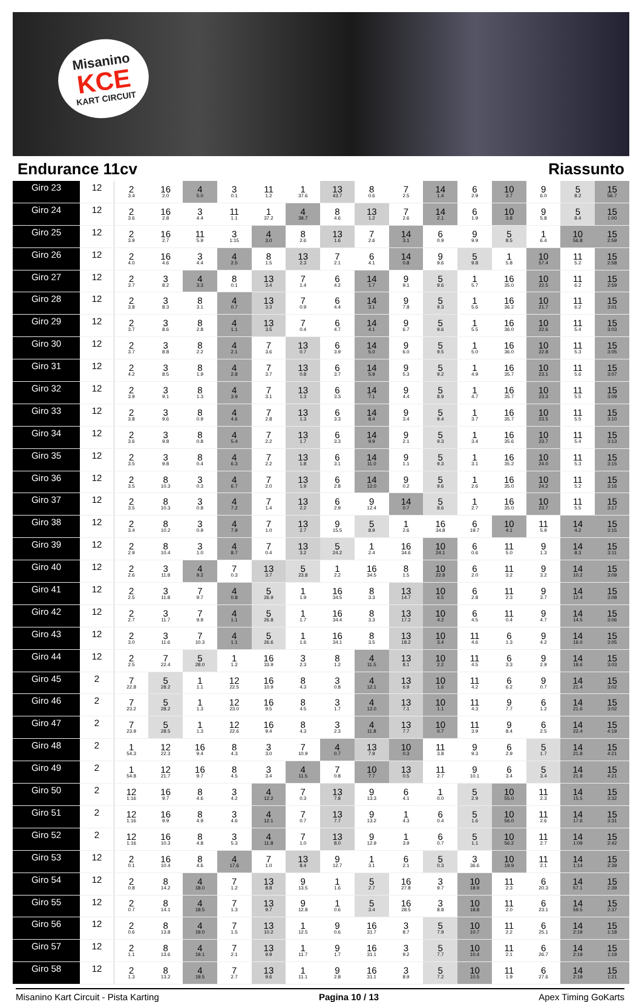Misanino
KCE
KART CIRCUIT
Endurance 11cv Riassunto
| Giro 23 | 12 | 2 3.4 | 16 2.0 | 4 5.0 | 3 0.1 | 11 1.2 | 1 37.6 | 13 43.7 | 8 0.6 | 7 2.5 | 14 1.4 | 6 2.9 | 10 3.7 | 9 6.0 | 5 8.2 | 15 56.7 |
| Giro 24 | 12 | 2 3.6 | 16 2.8 | 3 4.4 | 11 1.1 | 1 37.2 | 4 39.7 | 8 4.6 | 13 1.2 | 7 2.6 | 14 2.1 | 6 1.9 | 10 3.8 | 9 5.8 | 5 8.4 | 15 1:00 |
| Giro 25 | 12 | 2 3.9 | 16 2.7 | 11 5.9 | 3 1:15 | 4 3.0 | 8 2.6 | 13 1.6 | 7 2.6 | 14 3.1 | 6 0.9 | 9 9.9 | 5 8.5 | 1 6.4 | 10 56.8 | 15 2:59 |
| Giro 26 | 12 | 2 4.0 | 16 4.6 | 3 4.4 | 4 2.5 | 8 1.5 | 13 2.3 | 7 2.1 | 6 4.1 | 14 0.8 | 9 9.6 | 5 9.8 | 1 5.8 | 10 57.4 | 11 5.2 | 15 2:58 |
| Giro 27 | 12 | 2 3.7 | 3 8.2 | 4 3.3 | 8 0.1 | 13 3.4 | 7 1.4 | 6 4.2 | 14 1.7 | 9 9.1 | 5 9.6 | 1 5.7 | 16 35.0 | 10 22.5 | 11 6.2 | 15 2:59 |
| Giro 28 | 12 | 2 3.8 | 3 8.3 | 8 3.1 | 4 0.7 | 13 3.3 | 7 0.9 | 6 4.4 | 14 3.1 | 9 7.8 | 5 9.3 | 1 5.6 | 16 36.2 | 10 21.7 | 11 6.2 | 15 3:01 |
| Giro 29 | 12 | 2 3.7 | 3 8.6 | 8 2.8 | 4 1.1 | 13 3.5 | 7 0.4 | 6 4.7 | 14 4.1 | 9 6.7 | 5 9.6 | 1 5.5 | 16 36.0 | 10 22.6 | 11 5.4 | 15 3:03 |
| Giro 30 | 12 | 2 3.7 | 3 8.8 | 8 2.2 | 4 2.1 | 7 3.6 | 13 0.7 | 6 3.9 | 14 5.0 | 9 6.0 | 5 9.5 | 1 5.0 | 16 36.0 | 10 22.8 | 11 5.3 | 15 3:05 |
| Giro 31 | 12 | 2 4.2 | 3 8.5 | 8 1.9 | 4 2.8 | 7 3.7 | 13 0.8 | 6 3.7 | 14 5.9 | 9 5.3 | 5 9.2 | 1 4.9 | 16 35.7 | 10 23.1 | 11 5.6 | 15 3:07 |
| Giro 32 | 12 | 2 3.9 | 3 9.1 | 8 1.3 | 4 3.9 | 7 3.1 | 13 1.3 | 6 3.3 | 14 7.1 | 9 4.4 | 5 8.9 | 1 4.7 | 16 35.7 | 10 23.3 | 11 5.5 | 15 3:09 |
| Giro 33 | 12 | 2 3.8 | 3 9.6 | 8 0.9 | 4 4.6 | 7 2.8 | 13 1.3 | 6 3.3 | 14 8.4 | 9 3.4 | 5 9.4 | 1 3.7 | 16 35.7 | 10 23.5 | 11 5.5 | 15 3:10 |
| Giro 34 | 12 | 2 3.6 | 3 9.8 | 8 0.8 | 4 5.4 | 7 2.2 | 13 1.7 | 6 3.3 | 14 9.9 | 9 2.1 | 5 9.3 | 1 3.4 | 16 35.6 | 10 23.7 | 11 5.4 | 15 3:13 |
| Giro 35 | 12 | 2 3.5 | 3 9.8 | 8 0.4 | 4 6.3 | 7 2.2 | 13 1.8 | 6 3.1 | 14 11.0 | 9 1.1 | 5 9.3 | 1 3.1 | 16 35.2 | 10 24.0 | 11 5.3 | 15 3:15 |
| Giro 36 | 12 | 2 3.5 | 8 10.3 | 3 0.3 | 4 6.7 | 7 2.0 | 13 1.9 | 6 2.8 | 14 12.0 | 9 0.2 | 5 9.6 | 1 2.6 | 16 35.0 | 10 24.2 | 11 5.2 | 15 3:16 |
| Giro 37 | 12 | 2 3.5 | 8 10.3 | 3 0.8 | 4 7.2 | 7 1.4 | 13 2.2 | 6 2.9 | 9 12.4 | 14 0.7 | 5 8.6 | 1 2.7 | 16 35.0 | 10 23.7 | 11 5.5 | 15 3:17 |
| Giro 38 | 12 | 2 3.4 | 8 10.2 | 3 0.9 | 4 7.9 | 7 1.0 | 13 2.7 | 9 15.5 | 5 8.9 | 1 2.6 | 16 34.8 | 6 19.7 | 10 4.1 | 11 5.9 | 14 4.2 | 15 3:15 |
| Giro 39 | 12 | 2 2.9 | 8 10.4 | 3 1.0 | 4 8.7 | 7 0.4 | 13 3.2 | 5 24.2 | 1 2.4 | 16 34.6 | 10 24.1 | 6 0.6 | 11 5.0 | 9 1.3 | 14 8.3 | 15 3:11 |
| Giro 40 | 12 | 2 2.6 | 3 11.8 | 4 9.2 | 7 0.3 | 13 3.7 | 5 23.8 | 1 2.2 | 16 34.5 | 8 1.5 | 10 22.8 | 6 2.0 | 11 3.2 | 9 3.2 | 14 10.2 | 15 3:09 |
| Giro 41 | 12 | 2 2.5 | 3 11.8 | 7 9.7 | 4 0.8 | 5 26.9 | 1 1.9 | 16 34.5 | 8 3.3 | 13 14.7 | 10 6.5 | 6 2.8 | 11 2.3 | 9 3.7 | 14 12.4 | 15 3:08 |
| Giro 42 | 12 | 2 2.7 | 3 11.7 | 7 9.9 | 4 1.1 | 5 26.8 | 1 1.7 | 16 34.4 | 8 3.3 | 13 17.2 | 10 4.2 | 6 4.5 | 11 0.4 | 9 4.7 | 14 14.5 | 15 3:06 |
| Giro 43 | 12 | 2 3.0 | 3 11.6 | 7 10.3 | 4 1.1 | 5 26.6 | 1 1.6 | 16 34.1 | 8 3.5 | 13 18.2 | 10 3.4 | 11 4.6 | 6 1.3 | 9 4.2 | 14 16.0 | 15 3:05 |
| Giro 44 | 12 | 2 2.5 | 7 22.4 | 5 28.0 | 1 1.2 | 16 33.9 | 3 2.3 | 8 1.2 | 4 11.5 | 13 8.1 | 10 2.2 | 11 4.5 | 6 3.3 | 9 2.9 | 14 18.6 | 15 3:03 |
| Giro 45 | 2 | 7 22.8 | 5 28.2 | 1 1.1 | 12 22.5 | 16 10.9 | 8 4.3 | 3 0.8 | 4 12.1 | 13 6.9 | 10 1.6 | 11 4.2 | 6 6.2 | 9 0.7 | 14 21.4 | 15 3:02 |
| Giro 46 | 2 | 7 23.2 | 5 28.2 | 1 1.3 | 12 23.0 | 16 9.5 | 8 4.5 | 3 1.7 | 4 12.0 | 13 7.1 | 10 1.1 | 11 4.3 | 9 7.7 | 6 1.2 | 14 21.6 | 15 3:02 |
| Giro 47 | 2 | 7 23.9 | 5 28.5 | 1 1.3 | 12 22.6 | 16 9.4 | 8 4.3 | 3 2.3 | 4 11.8 | 13 7.7 | 10 0.7 | 11 3.9 | 9 8.4 | 6 2.5 | 14 22.4 | 15 4:19 |
| Giro 48 | 2 | 1 54.3 | 12 22.3 | 16 9.4 | 8 4.3 | 3 3.0 | 7 10.9 | 4 0.7 | 13 7.9 | 10 0.3 | 11 3.8 | 9 9.3 | 6 2.9 | 5 1.7 | 14 21.8 | 15 4:21 |
| Giro 49 | 2 | 1 54.8 | 12 21.7 | 16 9.7 | 8 4.5 | 3 3.4 | 4 11.5 | 7 0.8 | 10 7.7 | 13 0.5 | 11 2.7 | 9 10.1 | 6 3.4 | 5 3.4 | 14 21.8 | 15 4:21 |
| Giro 50 | 2 | 12 1:16 | 16 9.7 | 8 4.6 | 3 4.2 | 4 12.2 | 7 0.3 | 13 7.8 | 9 13.3 | 6 4.1 | 1 0.0 | 5 2.9 | 10 55.0 | 11 2.3 | 14 15.5 | 15 3:32 |
| Giro 51 | 2 | 12 1:16 | 16 9.9 | 8 4.9 | 3 4.6 | 4 12.1 | 7 0.7 | 13 7.7 | 9 13.2 | 1 4.3 | 6 0.4 | 5 1.6 | 10 56.0 | 11 2.6 | 14 17.6 | 15 3:31 |
| Giro 52 | 2 | 12 1:16 | 16 10.3 | 8 4.8 | 3 5.3 | 4 11.8 | 7 1.0 | 13 8.0 | 9 12.9 | 1 3.9 | 6 0.7 | 5 1.1 | 10 56.2 | 11 2.7 | 14 1:09 | 15 2:42 |
| Giro 53 | 12 | 2 0.1 | 16 10.4 | 8 4.6 | 4 17.6 | 7 1.0 | 13 8.4 | 9 12.7 | 1 3.1 | 6 2.1 | 5 0.3 | 3 36.6 | 10 19.9 | 11 2.1 | 14 1:14 | 15 2:39 |
| Giro 54 | 12 | 2 0.8 | 8 14.2 | 4 18.0 | 7 1.2 | 13 8.8 | 9 13.5 | 1 1.6 | 5 2.7 | 16 27.8 | 3 9.7 | 10 18.9 | 11 2.3 | 6 20.3 | 14 57.1 | 15 2:39 |
| Giro 55 | 12 | 2 0.7 | 8 14.1 | 4 18.5 | 7 1.3 | 13 9.7 | 9 12.8 | 1 0.6 | 5 3.4 | 16 28.5 | 3 8.8 | 10 18.8 | 11 2.0 | 6 23.1 | 14 59.5 | 15 2:37 |
| Giro 56 | 12 | 2 0.6 | 8 13.8 | 4 19.0 | 7 1.5 | 13 10.2 | 1 12.5 | 9 0.6 | 16 31.7 | 3 8.7 | 5 7.9 | 10 10.7 | 11 2.2 | 6 25.1 | 14 2:19 | 15 1:18 |
| Giro 57 | 12 | 2 1.1 | 8 13.6 | 4 19.1 | 7 2.1 | 13 9.9 | 1 11.7 | 9 1.7 | 16 31.1 | 3 9.2 | 5 7.7 | 10 10.4 | 11 2.1 | 6 26.7 | 14 2:19 | 15 1:19 |
| Giro 58 | 12 | 2 1.3 | 8 13.2 | 4 19.5 | 7 2.7 | 13 9.6 | 1 11.1 | 9 2.8 | 16 31.1 | 3 8.9 | 5 7.2 | 10 10.5 | 11 1.9 | 6 27.6 | 14 2:19 | 15 1:21 |
Misanino Kart Circuit - Pista Karting Pagina 10 / 13 Apex Timing GoKarts